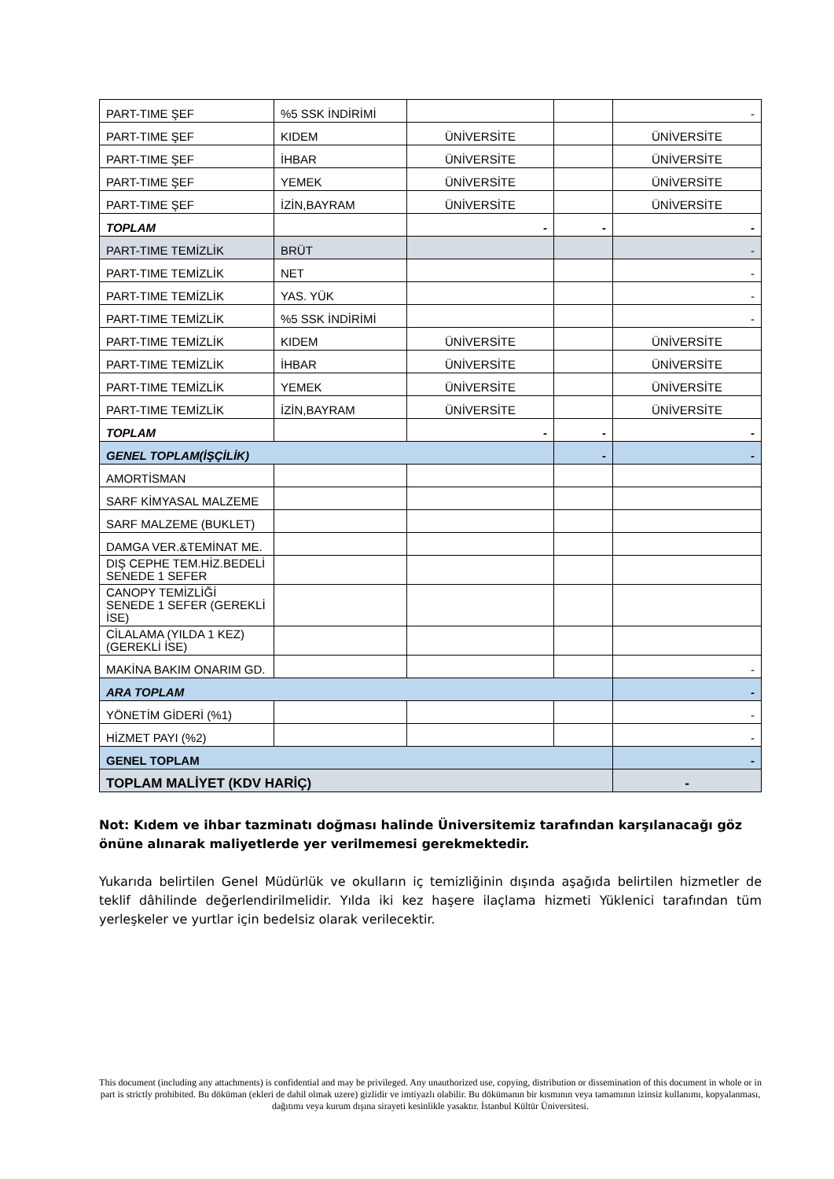| PART-TIME ŞEF | %5 SSK İNDİRİMİ | | | - |
| PART-TIME ŞEF | KIDEM | ÜNİVERSİTE | | ÜNİVERSİTE |
| PART-TIME ŞEF | İHBAR | ÜNİVERSİTE | | ÜNİVERSİTE |
| PART-TIME ŞEF | YEMEK | ÜNİVERSİTE | | ÜNİVERSİTE |
| PART-TIME ŞEF | İZİN,BAYRAM | ÜNİVERSİTE | | ÜNİVERSİTE |
| TOPLAM | | - | - | - |
| PART-TIME TEMİZLİK | BRÜT | | | - |
| PART-TIME TEMİZLİK | NET | | | - |
| PART-TIME TEMİZLİK | YAS. YÜK | | | - |
| PART-TIME TEMİZLİK | %5 SSK İNDİRİMİ | | | - |
| PART-TIME TEMİZLİK | KIDEM | ÜNİVERSİTE | | ÜNİVERSİTE |
| PART-TIME TEMİZLİK | İHBAR | ÜNİVERSİTE | | ÜNİVERSİTE |
| PART-TIME TEMİZLİK | YEMEK | ÜNİVERSİTE | | ÜNİVERSİTE |
| PART-TIME TEMİZLİK | İZİN,BAYRAM | ÜNİVERSİTE | | ÜNİVERSİTE |
| TOPLAM | | - | - | - |
| GENEL TOPLAM(İŞÇİLİK) | | | - | - |
| AMORTİSMAN | | | | |
| SARF KİMYASAL MALZEME | | | | |
| SARF MALZEME (BUKLET) | | | | |
| DAMGA VER.&TEMİNAT ME. | | | | |
| DIŞ CEPHE TEM.HİZ.BEDELİ SENEDE 1 SEFER | | | | |
| CANOPY TEMİZLİĞİ SENEDE 1 SEFER (GEREKLİ İSE) | | | | |
| CİLALAMA (YILDA 1 KEZ)(GEREKLİ İSE) | | | | |
| MAKİNA BAKIM ONARIM GD. | | | | - |
| ARA TOPLAM | | | | - |
| YÖNETİM GİDERİ (%1) | | | | - |
| HİZMET PAYI (%2) | | | | - |
| GENEL TOPLAM | | | | - |
| TOPLAM MALİYET (KDV HARİÇ) | | | | - |
Not: Kıdem ve ihbar tazminatı doğması halinde Üniversitemiz tarafından karşılanacağı göz önüne alınarak maliyetlerde yer verilmemesi gerekmektedir.
Yukarıda belirtilen Genel Müdürlük ve okulların iç temizliğinin dışında aşağıda belirtilen hizmetler de teklif dâhilinde değerlendirilmelidir. Yılda iki kez haşere ilaçlama hizmeti Yüklenici tarafından tüm yerleşkeler ve yurtlar için bedelsiz olarak verilecektir.
This document (including any attachments) is confidential and may be privileged. Any unauthorized use, copying, distribution or dissemination of this document in whole or in part is strictly prohibited. Bu döküman (ekleri de dahil olmak uzere) gizlidir ve imtiyazlı olabilir. Bu dökümanın bir kısmının veya tamamının izinsiz kullanımı, kopyalanması, dağıtımı veya kurum dışına sirayeti kesinlikle yasaktır. İstanbul Kültür Üniversitesi.